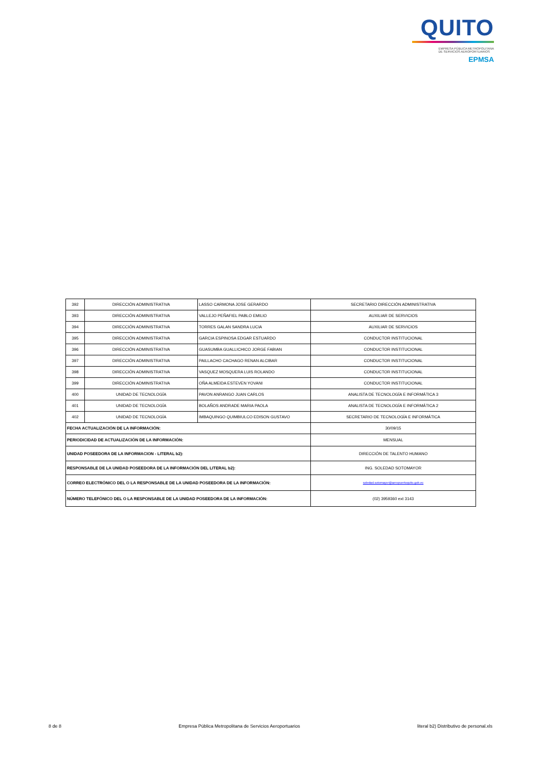QUITO
EMPRESA PÚBLICA METROPOLITANA
DE SERVICIOS AEROPORTUARIOS EPMSA
| 392 | DIRECCIÓN ADMINISTRATIVA | LASSO CARMONA JOSE GERARDO | SECRETARIO DIRECCIÓN ADMINISTRATIVA |
| 393 | DIRECCIÓN ADMINISTRATIVA | VALLEJO PEÑAFIEL PABLO EMILIO | AUXILIAR DE SERVICIOS |
| 394 | DIRECCIÓN ADMINISTRATIVA | TORRES GALAN SANDRA LUCIA | AUXILIAR DE SERVICIOS |
| 395 | DIRECCIÓN ADMINISTRATIVA | GARCIA ESPINOSA EDGAR ESTUARDO | CONDUCTOR INSTITUCIONAL |
| 396 | DIRECCIÓN ADMINISTRATIVA | GUASUMBA GUALLICHICO JORGE FABIAN | CONDUCTOR INSTITUCIONAL |
| 397 | DIRECCIÓN ADMINISTRATIVA | PAILLACHO CACHAGO RENAN ALCIBAR | CONDUCTOR INSTITUCIONAL |
| 398 | DIRECCIÓN ADMINISTRATIVA | VASQUEZ MOSQUERA LUIS ROLANDO | CONDUCTOR INSTITUCIONAL |
| 399 | DIRECCIÓN ADMINISTRATIVA | OÑA ALMEIDA ESTEVEN YOVANI | CONDUCTOR INSTITUCIONAL |
| 400 | UNIDAD DE TECNOLOGÍA | PAVON ANRANGO JUAN CARLOS | ANALISTA DE TECNOLOGÍA E INFORMÁTICA 3 |
| 401 | UNIDAD DE TECNOLOGÍA | BOLAÑOS ANDRADE MARIA PAOLA | ANALISTA DE TECNOLOGÍA E INFORMÁTICA 2 |
| 402 | UNIDAD DE TECNOLOGÍA | IMBAQUINGO QUIMBIULCO EDISON GUSTAVO | SECRETARIO DE TECNOLOGÍA E INFORMÁTICA |
| FECHA ACTUALIZACIÓN DE LA INFORMACIÓN: | | | 30/09/15 |
| PERIODICIDAD DE ACTUALIZACIÓN DE LA INFORMACIÓN: | | | MENSUAL |
| UNIDAD POSEEDORA DE LA INFORMACION - LITERAL b2): | | | DIRECCIÓN DE TALENTO HUMANO |
| RESPONSABLE DE LA UNIDAD POSEEDORA DE LA INFORMACIÓN DEL LITERAL b2): | | | ING. SOLEDAD SOTOMAYOR |
| CORREO ELECTRÓNICO DEL O LA RESPONSABLE DE LA UNIDAD POSEEDORA DE LA INFORMACIÓN: | | | soledad.sotomayor@aeropuertoquito.gob.ec |
| NÚMERO TELEFÓNICO DEL O LA RESPONSABLE DE LA UNIDAD POSEEDORA DE LA INFORMACIÓN: | | | (02) 3959360 ext 3143 |
8 de 8 Empresa Pública Metropolitana de Servicios Aeroportuarios literal b2) Distributivo de personal.xls